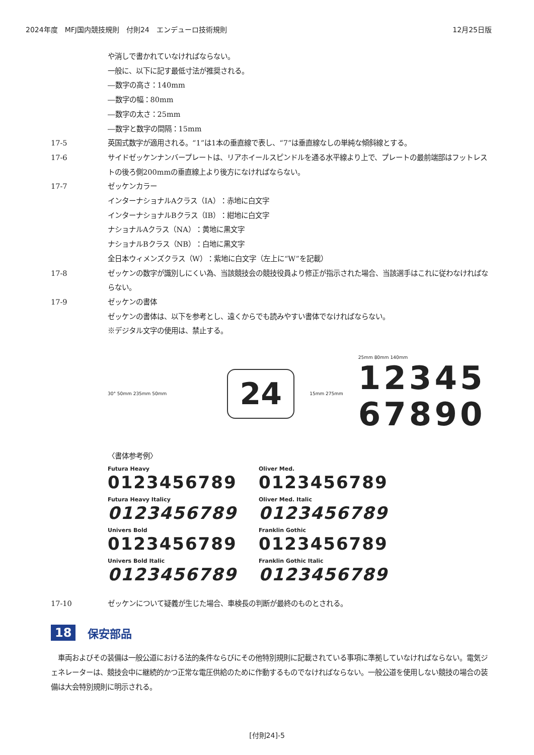2024年度　MFJ国内競技規則　付則24　エンデューロ技術規則 12月25日版
や消しで書かれていなければならない。
一般に、以下に記す最低寸法が推奨される。
―数字の高さ：140mm
―数字の幅：80mm
―数字の太さ：25mm
―数字と数字の間隔：15mm
17-5 英国式数字が適用される。“1”は1本の垂直線で表し、“7”は垂直線なしの単純な傾斜線とする。
17-6 サイドゼッケンナンバープレートは、リアホイールスピンドルを通る水平線より上で、プレートの最前端部はフットレストの後ろ側200mmの垂直線上より後方になければならない。
17-7 ゼッケンカラー
インターナショナルAクラス（IA）：赤地に白文字
インターナショナルBクラス（IB）：紺地に白文字
ナショナルAクラス（NA）：黄地に黒文字
ナショナルBクラス（NB）：白地に黒文字
全日本ウィメンズクラス（W）：紫地に白文字（左上に“W”を記載）
17-8 ゼッケンの数字が識別しにくい為、当該競技会の競技役員より修正が指示された場合、当該選手はこれに従わなければならない。
17-9 ゼッケンの書体
ゼッケンの書体は、以下を参考とし、遠くからでも読みやすい書体でなければならない。
※デジタル文字の使用は、禁止する。
30° 50mm 235mm 50mm
24
15mm 275mm
25mm 80mm 140mm
12345
67890
〈書体参考例〉
Futura Heavy
0123456789
Oliver Med.
0123456789
Futura Heavy Italicy
0123456789
Oliver Med. Italic
0123456789
Univers Bold
0123456789
Franklin Gothic
0123456789
Univers Bold Italic
0123456789
Franklin Gothic Italic
0123456789
17-10 ゼッケンについて疑義が生じた場合、車検長の判断が最終のものとされる。
18 保安部品
　車両およびその装備は一般公道における法的条件ならびにその他特別規則に記載されている事項に準拠していなければならない。電気ジェネレーターは、競技会中に継続的かつ正常な電圧供給のために作動するものでなければならない。一般公道を使用しない競技の場合の装備は大会特別規則に明示される。
[付則24]-5